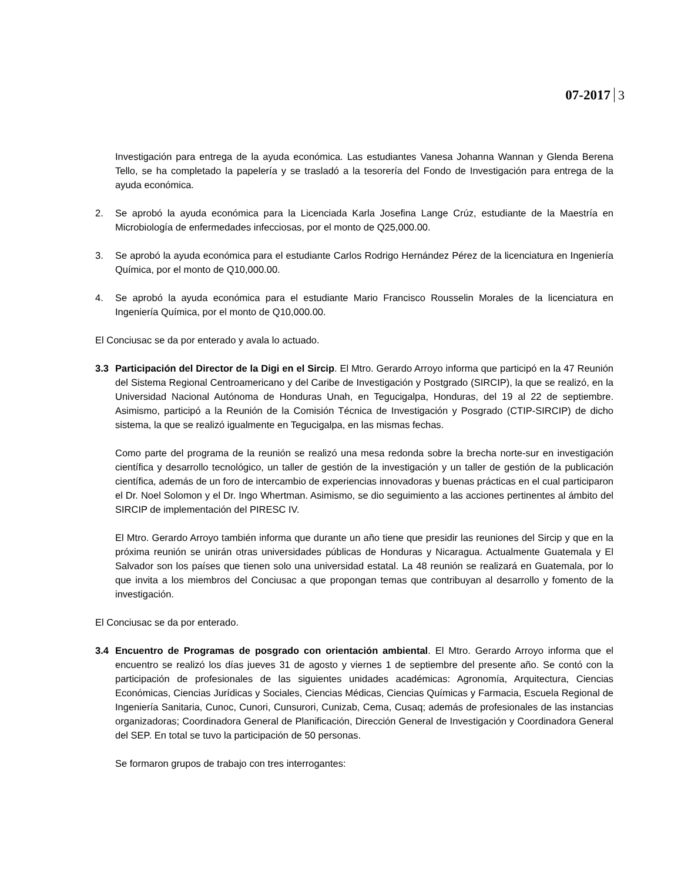07-2017 3
Investigación para entrega de la ayuda económica. Las estudiantes Vanesa Johanna Wannan y Glenda Berena Tello, se ha completado la papelería y se trasladó a la tesorería del Fondo de Investigación para entrega de la ayuda económica.
2. Se aprobó la ayuda económica para la Licenciada Karla Josefina Lange Crúz, estudiante de la Maestría en Microbiología de enfermedades infecciosas, por el monto de Q25,000.00.
3. Se aprobó la ayuda económica para el estudiante Carlos Rodrigo Hernández Pérez de la licenciatura en Ingeniería Química, por el monto de Q10,000.00.
4. Se aprobó la ayuda económica para el estudiante Mario Francisco Rousselin Morales de la licenciatura en Ingeniería Química, por el monto de Q10,000.00.
El Conciusac se da por enterado y avala lo actuado.
3.3 Participación del Director de la Digi en el Sircip. El Mtro. Gerardo Arroyo informa que participó en la 47 Reunión del Sistema Regional Centroamericano y del Caribe de Investigación y Postgrado (SIRCIP), la que se realizó, en la Universidad Nacional Autónoma de Honduras Unah, en Tegucigalpa, Honduras, del 19 al 22 de septiembre. Asimismo, participó a la Reunión de la Comisión Técnica de Investigación y Posgrado (CTIP-SIRCIP) de dicho sistema, la que se realizó igualmente en Tegucigalpa, en las mismas fechas.
Como parte del programa de la reunión se realizó una mesa redonda sobre la brecha norte-sur en investigación científica y desarrollo tecnológico, un taller de gestión de la investigación y un taller de gestión de la publicación científica, además de un foro de intercambio de experiencias innovadoras y buenas prácticas en el cual participaron el Dr. Noel Solomon y el Dr. Ingo Whertman. Asimismo, se dio seguimiento a las acciones pertinentes al ámbito del SIRCIP de implementación del PIRESC IV.
El Mtro. Gerardo Arroyo también informa que durante un año tiene que presidir las reuniones del Sircip y que en la próxima reunión se unirán otras universidades públicas de Honduras y Nicaragua. Actualmente Guatemala y El Salvador son los países que tienen solo una universidad estatal. La 48 reunión se realizará en Guatemala, por lo que invita a los miembros del Conciusac a que propongan temas que contribuyan al desarrollo y fomento de la investigación.
El Conciusac se da por enterado.
3.4 Encuentro de Programas de posgrado con orientación ambiental. El Mtro. Gerardo Arroyo informa que el encuentro se realizó los días jueves 31 de agosto y viernes 1 de septiembre del presente año. Se contó con la participación de profesionales de las siguientes unidades académicas: Agronomía, Arquitectura, Ciencias Económicas, Ciencias Jurídicas y Sociales, Ciencias Médicas, Ciencias Químicas y Farmacia, Escuela Regional de Ingeniería Sanitaria, Cunoc, Cunori, Cunsurori, Cunizab, Cema, Cusaq; además de profesionales de las instancias organizadoras; Coordinadora General de Planificación, Dirección General de Investigación y Coordinadora General del SEP. En total se tuvo la participación de 50 personas.
Se formaron grupos de trabajo con tres interrogantes: